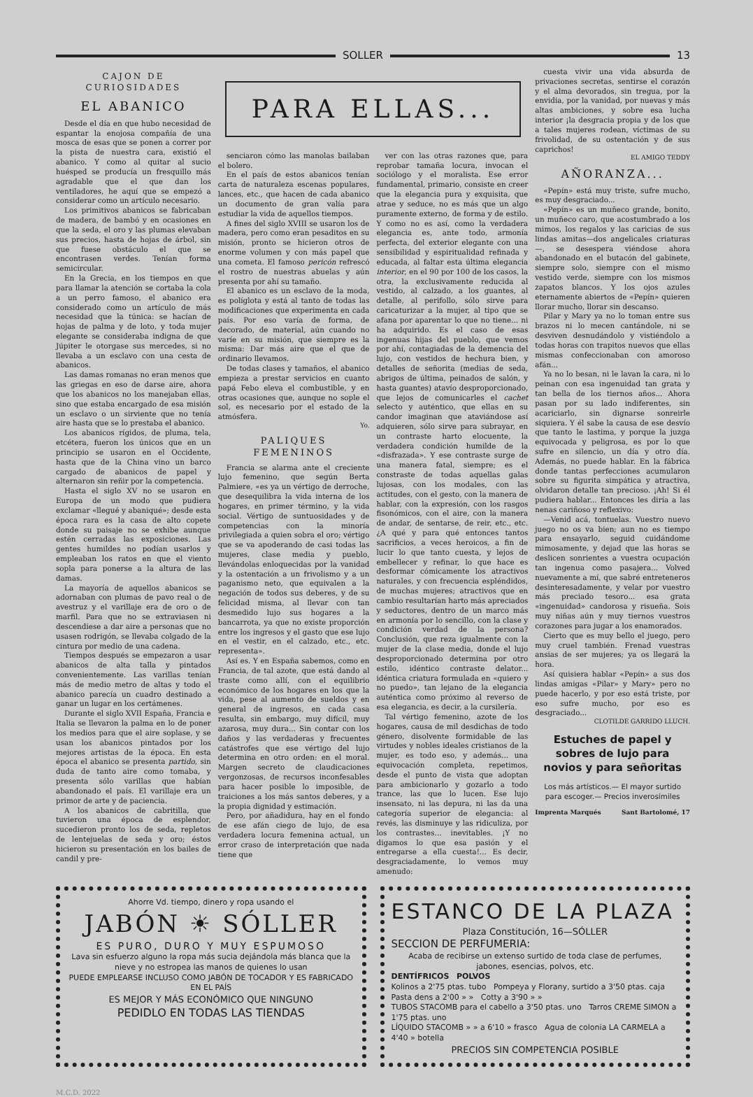SOLLER 13
CAJON DE CURIOSIDADES
EL ABANICO
Desde el día en que hubo necesidad de espantar la enojosa compañía de una mosca de esas que se ponen a correr por la pista de nuestra cara, existió el abanico. Y como al quitar al sucio huésped se producía un fresquillo más agradable que el que dan los ventiladores, he aquí que se empezó a considerar como un artículo necesario.
Los primitivos abanicos se fabricaban de madera, de bambó y en ocasiones en que la seda, el oro y las plumas elevaban sus precios, hasta de hojas de árbol, sin que fuese obstáculo el que se encontrasen verdes. Tenían forma semicircular.
En la Grecia, en los tiempos en que para llamar la atención se cortaba la cola a un perro famoso, el abanico era considerado como un artículo de más necesidad que la túnica: se hacían de hojas de palma y de loto, y toda mujer elegante se consideraba indigna de que Júpiter le otorgase sus mercedes, si no llevaba a un esclavo con una cesta de abanicos.
Las damas romanas no eran menos que las griegas en eso de darse aire, ahora que los abanicos no los manejaban ellas, sino que estaba encargado de esa misión un esclavo o un sirviente que no tenía aire hasta que se lo prestaba el abanico.
Los abanicos rígidos, de pluma, tela, etcétera, fueron los únicos que en un principio se usaron en el Occidente, hasta que de la China vino un barco cargado de abanicos de papel y alternaron sin reñir por la competencia.
Hasta el siglo XV no se usaron en Europa de un modo que pudiera exclamar «llegué y abaniqué»; desde esta época rara es la casa de alto copete donde su paisaje no se exhibe aunque estén cerradas las exposiciones. Las gentes humildes no podían usarlos y empleaban los ratos en que el viento sopla para ponerse a la altura de las damas.
La mayoría de aquellos abanicos se adornaban con plumas de pavo real o de avestruz y el varillaje era de oro o de marfil. Para que no se extraviasen ni descendiese a dar aire a personas que no usasen rodrigón, se llevaba colgado de la cintura por medio de una cadena.
Tiempos después se empezaron a usar abanicos de alta talla y pintados convenientemente. Las varillas tenían más de medio metro de altas y todo el abanico parecía un cuadro destinado a ganar un lugar en los certámenes.
Durante el siglo XVII España, Francia e Italia se llevaron la palma en lo de poner los medios para que el aire soplase, y se usan los abanicos pintados por los mejores artistas de la época. En esta época el abanico se presenta partido, sin duda de tanto aire como tomaba, y presenta sólo varillas que habían abandonado el país. El varillaje era un primor de arte y de paciencia.
A los abanicos de cabritilla, que tuvieron una época de esplendor, sucedieron pronto los de seda, repletos de lentejuelas de seda y oro; éstos hicieron su presentación en los bailes de candil y pre-
PARA ELLAS...
senciaron cómo las manolas bailaban el bolero.
En el país de estos abanicos tenían carta de naturaleza escenas populares, lances, etc., que hacen de cada abanico un documento de gran valía para estudiar la vida de aquellos tiempos.
A fines del siglo XVIII se usaron los de madera, pero como eran pesaditos en su misión, pronto se hicieron otros de enorme volumen y con más papel que una cometa. El famoso pericón refrescó el rostro de nuestras abuelas y aún presenta por ahí su tamaño.
El abanico es un esclavo de la moda, es políglota y está al tanto de todas las modificaciones que experimenta en cada país. Por eso varía de forma, de decorado, de material, aún cuando no varíe en su misión, que siempre es la misma: Dar más aire que el que de ordinario llevamos.
De todas clases y tamaños, el abanico empieza a prestar servicios en cuanto papá Febo eleva el combustible, y en otras ocasiones que, aunque no sople el sol, es necesario por el estado de la atmósfera.
Yo.
PALIQUES FEMENINOS
Francia se alarma ante el creciente lujo femenino, que según Berta Palmiere, «es ya un vértigo de derroche, que desequilibra la vida interna de los hogares, en primer término, y la vida social. Vértigo de suntuosidades y de competencias con la minoría privilegiada a quien sobra el oro; vértigo que se va apoderando de casi todas las mujeres, clase media y pueblo, llevándolas enloquecidas por la vanidad y la ostentación a un frivolismo y a un paganismo neto, que equivalen a la negación de todos sus deberes, y de su felicidad misma, al llevar con tan desmedido lujo sus hogares a la bancarrota, ya que no existe proporción entre los ingresos y el gasto que ese lujo en el vestir, en el calzado, etc., etc. representa».
Así es. Y en España sabemos, como en Francia, de tal azote, que está dando al traste como allí, con el equilibrio económico de los hogares en los que la vida, pese al aumento de sueldos y en general de ingresos, en cada casa resulta, sin embargo, muy difícil, muy azarosa, muy dura... Sin contar con los daños y las verdaderas y frecuentes catástrofes que ese vértigo del lujo determina en otro orden: en el moral. Margen secreto de claudicaciones vergonzosas, de recursos inconfesables para hacer posible lo imposible, de traiciones a los más santos deberes, y a la propia dignidad y estimación.
Pero, por añadidura, hay en el fondo de ese afán ciego de lujo, de esa verdadera locura femenina actual, un error craso de interpretación que nada tiene que
ver con las otras razones que, para reprobar tamaña locura, invocan el sociólogo y el moralista. Ese error fundamental, primario, consiste en creer que la elegancia pura y exquisita, que atrae y seduce, no es más que un algo puramente externo, de forma y de estilo. Y como no es así, como la verdadera elegancia es, ante todo, armonía perfecta, del exterior elegante con una sensibilidad y espiritualidad refinada y educada, al faltar esta última elegancia interior, en el 90 por 100 de los casos, la otra, la exclusivamente reducida al vestido, al calzado, a los guantes, al detalle, al perifollo, sólo sirve para caricaturizar a la mujer, al tipo que se afana por aparentar lo que no tiene... ni ha adquirido. Es el caso de esas ingenuas hijas del pueblo, que vemos por ahí, contagiadas de la demencia del lujo, con vestidos de hechura bien, y detalles de señorita (medias de seda, abrigos de última, peinados de salón, y hasta guantes) atavío desproporcionado, que lejos de comunicarles el cachet selecto y auténtico, que ellas en su candor imaginan que ataviándose así adquieren, sólo sirve para subrayar, en un contraste harto elocuente, la verdadera condición humilde de la «disfrazada». Y ese contraste surge de una manera fatal, siempre; es el constraste de todas aquellas galas lujosas, con los modales, con las actitudes, con el gesto, con la manera de hablar, con la expresión, con los rasgos fisonómicos, con el aire, con la manera de andar, de sentarse, de reir, etc., etc. ¿A qué y para qué entonces tantos sacrificios, a veces heroicos, a fin de lucir lo que tanto cuesta, y lejos de embellecer y refinar, lo que hace es desformar cómicamente los atractivos naturales, y con frecuencia espléndidos, de muchas mujeres; atractivos que en cambio resultarían harto más apreciados y seductores, dentro de un marco más en armonía por lo sencillo, con la clase y condición verdad de la persona? Conclusión, que reza igualmente con la mujer de la clase media, donde el lujo desproporcionado determina por otro estilo, idéntico contraste delator... idéntica criatura formulada en «quiero y no puedo», tan lejano de la elegancia auténtica como próximo al reverso de esa elegancia, es decir, a la cursilería.
Tal vértigo femenino, azote de los hogares, causa de mil desdichas de todo género, disolvente formidable de las virtudes y nobles ideales cristianos de la mujer, es todo eso, y además... una equivocación completa, repetimos, desde el punto de vista que adoptan para ambicionarlo y gozarlo a todo trance, las que lo lucen. Ese lujo insensato, ni las depura, ni las da una categoría superior de elegancia: al revés, las disminuye y las ridiculiza, por los contrastes... inevitables. ¡Y no digamos lo que esa pasión y el entregarse a ella cuesta!... Es decir, desgraciadamente, lo vemos muy amenudo:
cuesta vivir una vida absurda de privaciones secretas, sentirse el corazón y el alma devorados, sin tregua, por la envidia, por la vanidad, por nuevas y más altas ambiciones, y sobre esa lucha interior ¡la desgracia propia y de los que a tales mujeres rodean, víctimas de su frivolidad, de su ostentación y de sus caprichos!
EL AMIGO TEDDY
AÑORANZA...
«Pepín» está muy triste, sufre mucho, es muy desgraciado...
«Pepín» es un muñeco grande, bonito, un muñeco caro, que acostumbrado a los mimos, los regalos y las caricias de sus lindas amitas—dos angelicales criaturas—, se desespera viéndose ahora abandonado en el butacón del gabinete, siempre solo, siempre con el mismo vestido verde, siempre con los mismos zapatos blancos. Y los ojos azules eternamente abiertos de «Pepín» quieren llorar mucho, llorar sin descanso.
Pilar y Mary ya no lo toman entre sus brazos ni lo mecen cantándole, ni se desviven desnudándolo y vistiéndolo a todas horas con trapitos nuevos que ellas mismas confeccionaban con amoroso afán...
Ya no lo besan, ni le lavan la cara, ni lo peinan con esa ingenuidad tan grata y tan bella de los tiernos años... Ahora pasan por su lado indiferentes, sin acariciarlo, sin dignarse sonreirle siquiera. Y él sabe la causa de ese desvío que tanto le lastima, y porque la juzga equivocada y peligrosa, es por lo que sufre en silencio, un día y otro día. Además, no puede hablar. En la fábrica donde tantas perfecciones acumularon sobre su figurita simpática y atractiva, olvidaron detalle tan precioso. ¡Ah! Si él pudiera hablar... Entonces les diría a las nenas cariñoso y reflexivo:
—Venid acá, tontuelas. Vuestro nuevo juego no os va bien; aun no es tiempo para ensayarlo, seguid cuidándome mimosamente, y dejad que las horas se deslicen sonrientes a vuestra ocupación tan ingenua como pasajera... Volved nuevamente a mí, que sabré entreteneros desinteresadamente, y velar por vuestro más preciado tesoro... esa grata «ingenuidad» candorosa y risueña. Sois muy niñas aún y muy tiernos vuestros corazones para jugar a los enamorados.
Cierto que es muy bello el juego, pero muy cruel también. Frenad vuestras ansias de ser mujeres; ya os llegará la hora.
Así quisiera hablar «Pepín» a sus dos lindas amigas «Pilar» y Mary» pero no puede hacerlo, y por eso está triste, por eso sufre mucho, por eso es desgraciado...
CLOTILDE GARRIDO LLUCH.
Estuches de papel y sobres de lujo para novios y para señoritas
Los más artísticos.— El mayor surtido para escoger.— Precios inverosímiles
Imprenta Marqués Sant Bartolomé, 17
Ahorre Vd. tiempo, dinero y ropa usando el
JABÓN ☀ SÓLLER
ES PURO, DURO Y MUY ESPUMOSO
Lava sin esfuerzo alguno la ropa más sucia dejándola más blanca que la nieve y no estropea las manos de quienes lo usan
PUEDE EMPLEARSE INCLUSO COMO JABÓN DE TOCADOR Y ES FABRICADO EN EL PAÍS
ES MEJOR Y MÁS ECONÓMICO QUE NINGUNO
PEDIDLO EN TODAS LAS TIENDAS
ESTANCO DE LA PLAZA
Plaza Constitución, 16—SÓLLER
SECCION DE PERFUMERIA:
Acaba de recibirse un extenso surtido de toda clase de perfumes, jabones, esencias, polvos, etc.
DENTÍFRICOS POLVOS
Kolinos a 2'75 ptas. tubo Pompeya y Florany, surtido a 3'50 ptas. caja
Pasta dens a 2'00 » » Cotty a 3'90 » »
TUBOS STACOMB para el cabello a 3'50 ptas. uno Tarros CREME SIMON a 1'75 ptas. uno
LÍQUIDO STACOMB » » a 6'10 » frasco Agua de colonia LA CARMELA a 4'40 » botella
PRECIOS SIN COMPETENCIA POSIBLE
M.C.D. 2022